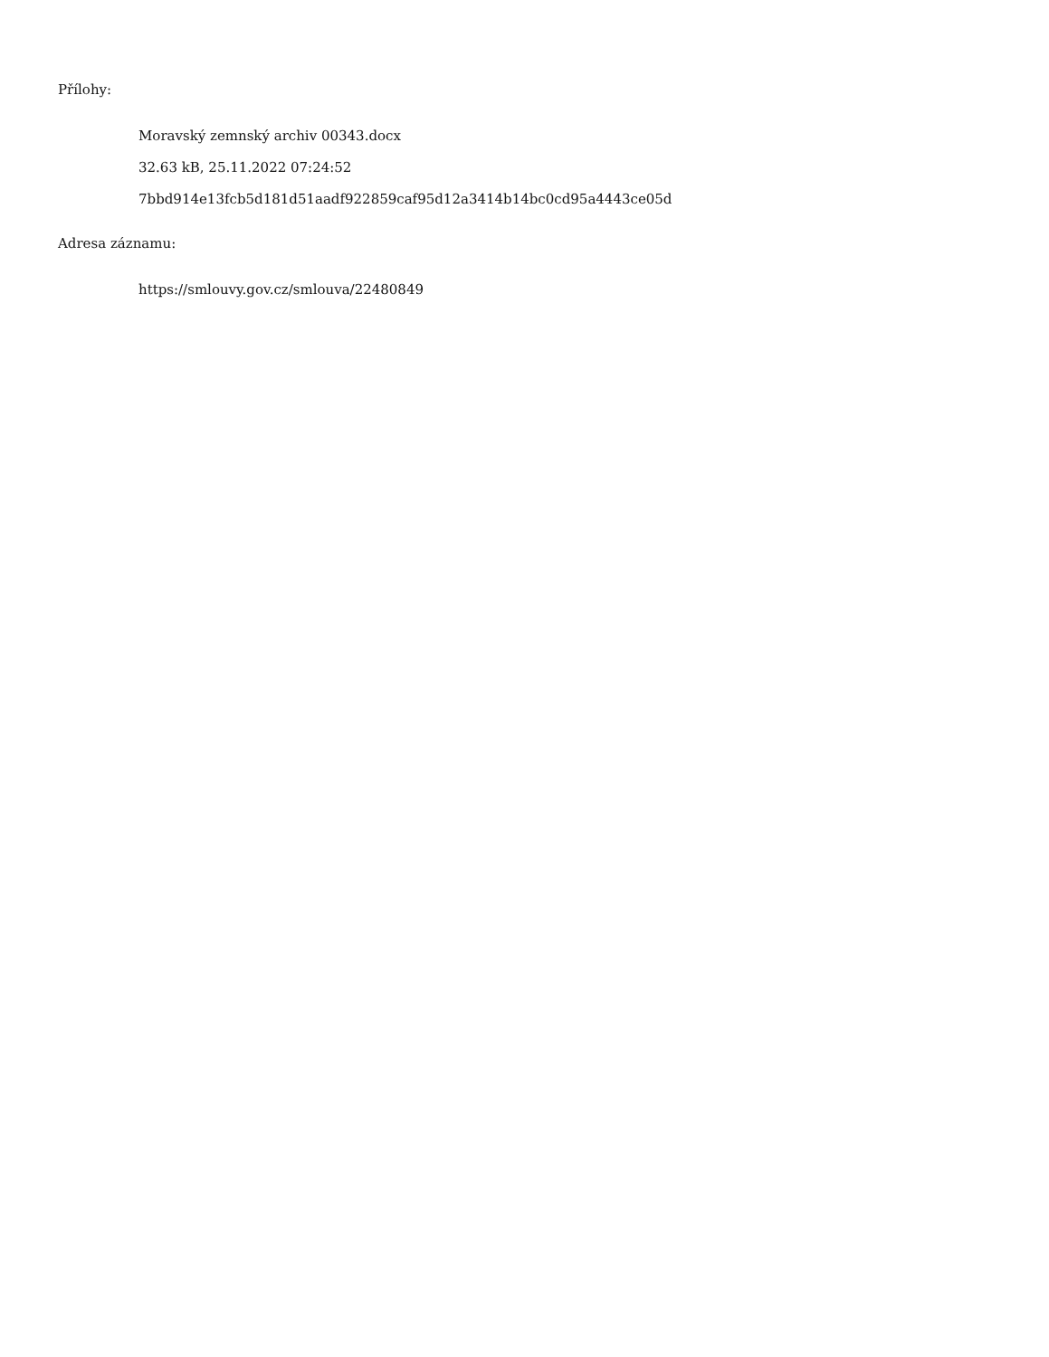Přílohy:
Moravský zemnský archiv 00343.docx
32.63 kB, 25.11.2022 07:24:52
7bbd914e13fcb5d181d51aadf922859caf95d12a3414b14bc0cd95a4443ce05d
Adresa záznamu:
https://smlouvy.gov.cz/smlouva/22480849